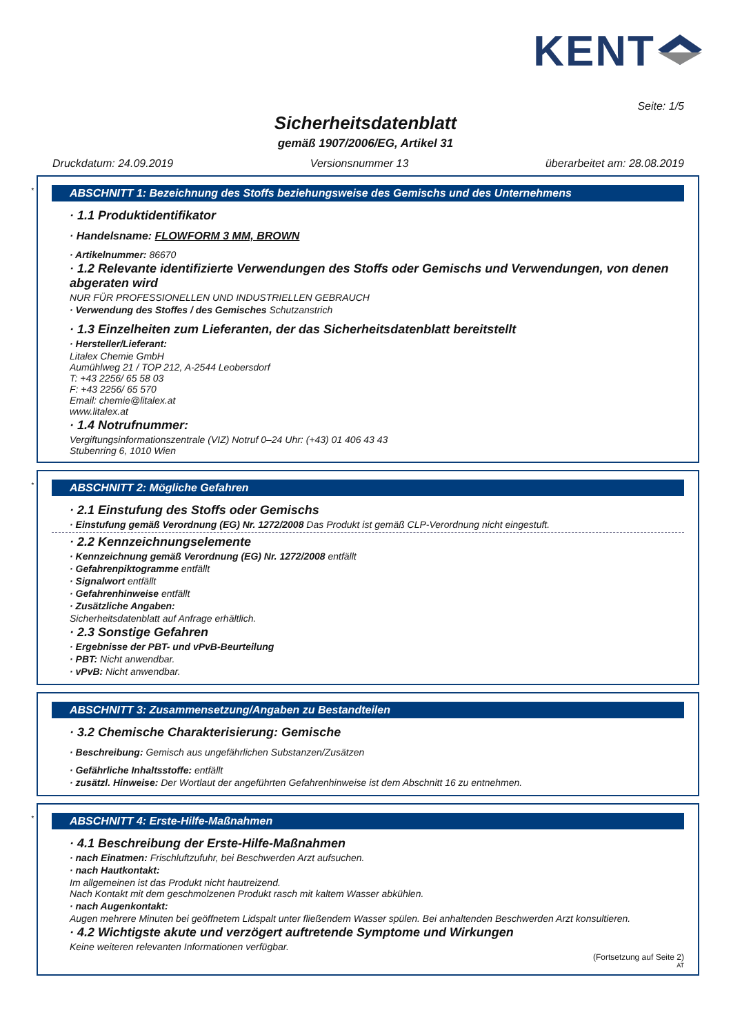KENT
Seite: 1/5
Sicherheitsdatenblatt
gemäß 1907/2006/EG, Artikel 31
Druckdatum: 24.09.2019 Versionsnummer 13 überarbeitet am: 28.08.2019
*
ABSCHNITT 1: Bezeichnung des Stoffs beziehungsweise des Gemischs und des Unternehmens
· 1.1 Produktidentifikator
· Handelsname: FLOWFORM 3 MM, BROWN
· Artikelnummer: 86670
· 1.2 Relevante identifizierte Verwendungen des Stoffs oder Gemischs und Verwendungen, von denen abgeraten wird
NUR FÜR PROFESSIONELLEN UND INDUSTRIELLEN GEBRAUCH
· Verwendung des Stoffes / des Gemisches Schutzanstrich
· 1.3 Einzelheiten zum Lieferanten, der das Sicherheitsdatenblatt bereitstellt
· Hersteller/Lieferant:
Litalex Chemie GmbH
Aumühlweg 21 / TOP 212, A-2544 Leobersdorf
T: +43 2256/ 65 58 03
F: +43 2256/ 65 570
Email: chemie@litalex.at
www.litalex.at
· 1.4 Notrufnummer:
Vergiftungsinformationszentrale (VIZ) Notruf 0–24 Uhr: (+43) 01 406 43 43
Stubenring 6, 1010 Wien
*
ABSCHNITT 2: Mögliche Gefahren
· 2.1 Einstufung des Stoffs oder Gemischs
· Einstufung gemäß Verordnung (EG) Nr. 1272/2008 Das Produkt ist gemäß CLP-Verordnung nicht eingestuft.
· 2.2 Kennzeichnungselemente
· Kennzeichnung gemäß Verordnung (EG) Nr. 1272/2008 entfällt
· Gefahrenpiktogramme entfällt
· Signalwort entfällt
· Gefahrenhinweise entfällt
· Zusätzliche Angaben:
Sicherheitsdatenblatt auf Anfrage erhältlich.
· 2.3 Sonstige Gefahren
· Ergebnisse der PBT- und vPvB-Beurteilung
· PBT: Nicht anwendbar.
· vPvB: Nicht anwendbar.
ABSCHNITT 3: Zusammensetzung/Angaben zu Bestandteilen
· 3.2 Chemische Charakterisierung: Gemische
· Beschreibung: Gemisch aus ungefährlichen Substanzen/Zusätzen
· Gefährliche Inhaltsstoffe: entfällt
· zusätzl. Hinweise: Der Wortlaut der angeführten Gefahrenhinweise ist dem Abschnitt 16 zu entnehmen.
*
ABSCHNITT 4: Erste-Hilfe-Maßnahmen
· 4.1 Beschreibung der Erste-Hilfe-Maßnahmen
· nach Einatmen: Frischluftzufuhr, bei Beschwerden Arzt aufsuchen.
· nach Hautkontakt:
Im allgemeinen ist das Produkt nicht hautreizend.
Nach Kontakt mit dem geschmolzenen Produkt rasch mit kaltem Wasser abkühlen.
· nach Augenkontakt:
Augen mehrere Minuten bei geöffnetem Lidspalt unter fließendem Wasser spülen. Bei anhaltenden Beschwerden Arzt konsultieren.
· 4.2 Wichtigste akute und verzögert auftretende Symptome und Wirkungen
Keine weiteren relevanten Informationen verfügbar.
(Fortsetzung auf Seite 2)
AT